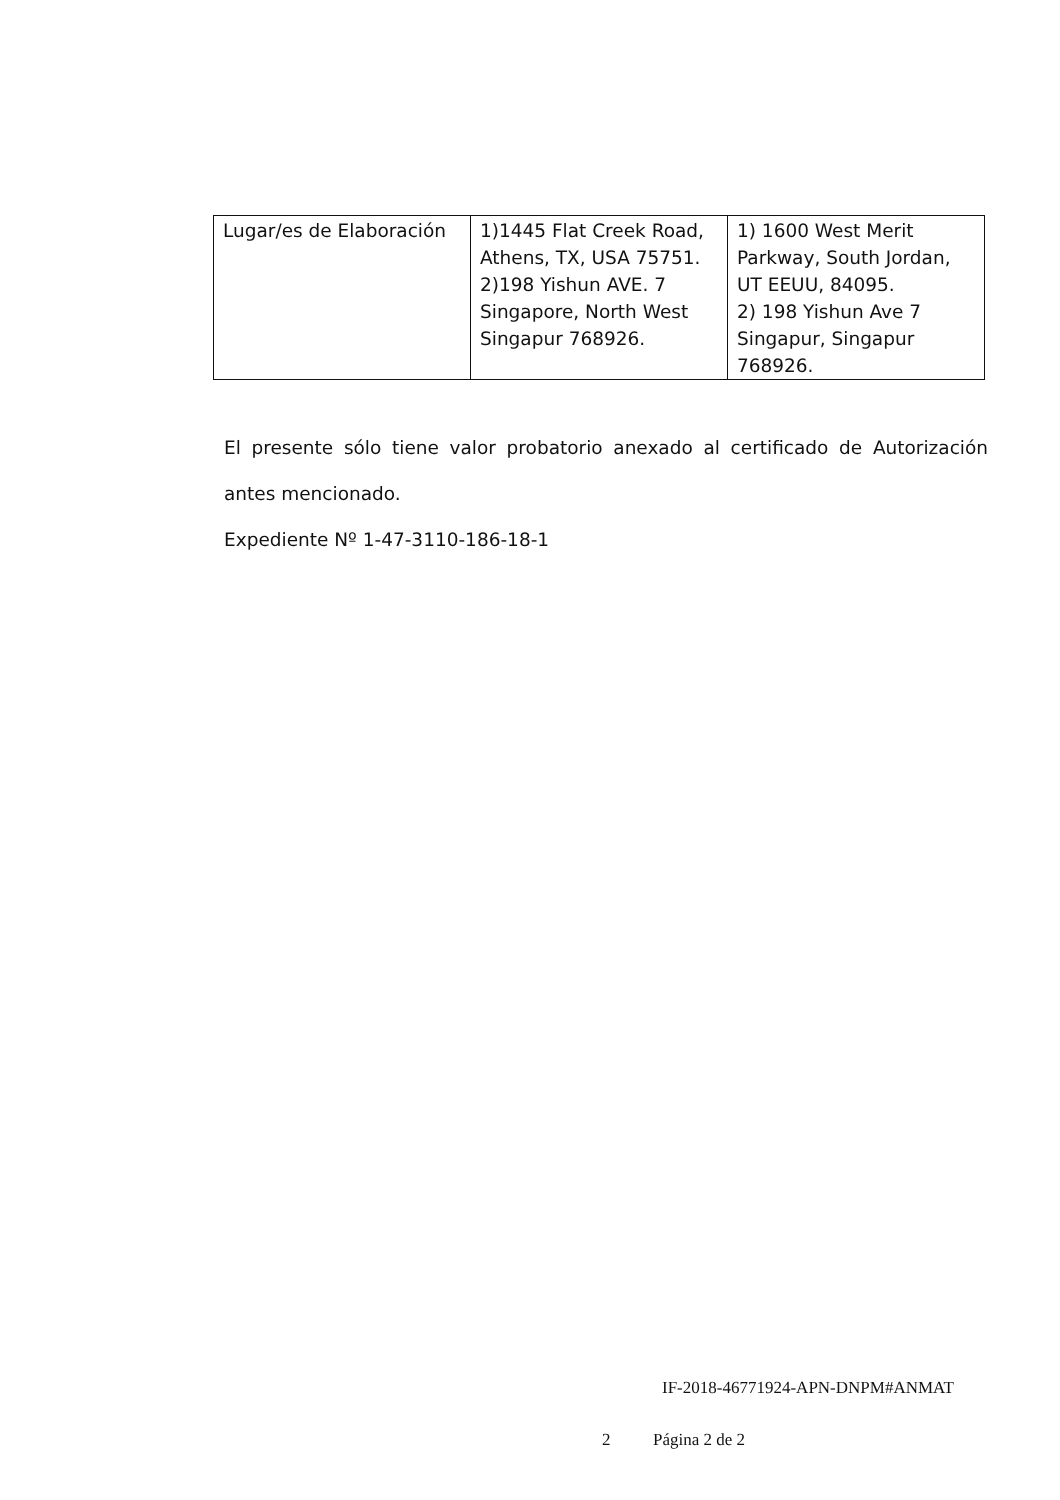| Lugar/es de Elaboración | 1)1445 Flat Creek Road, Athens, TX, USA 75751. 2)198 Yishun AVE. 7 Singapore, North West Singapur 768926. | 1) 1600 West Merit Parkway, South Jordan, UT EEUU, 84095. 2) 198 Yishun Ave 7 Singapur, Singapur 768926. |
El presente sólo tiene valor probatorio anexado al certificado de Autorización antes mencionado.
Expediente Nº 1-47-3110-186-18-1
IF-2018-46771924-APN-DNPM#ANMAT
2 Página 2 de 2